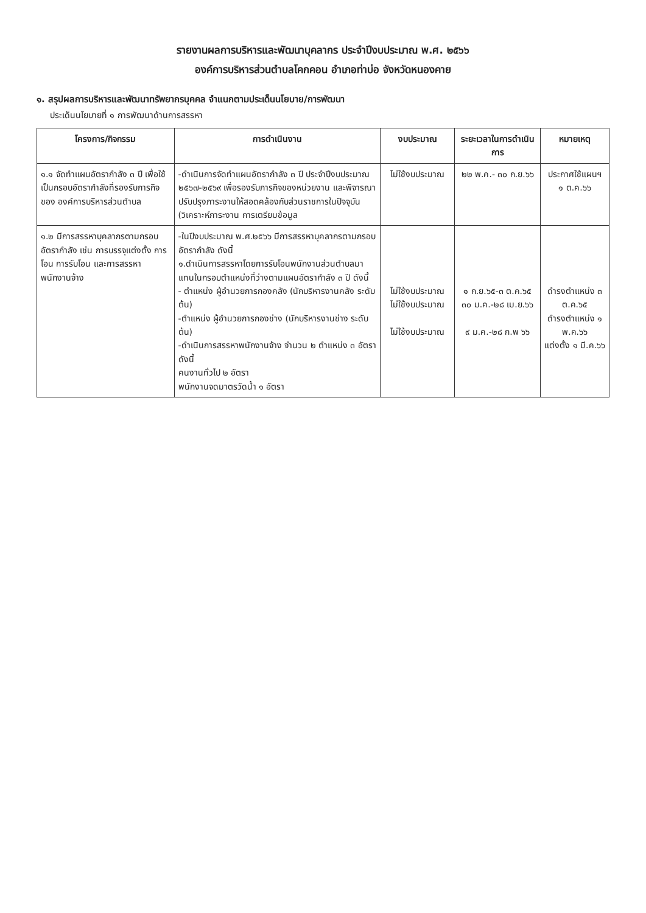รายงานผลการบริหารและพัฒนาบุคลากร ประจำปีงบประมาณ พ.ศ. ๒๕๖๖
องค์การบริหารส่วนตำบลโคกคอน อำเภอท่าบ่อ จังหวัดหนองคาย
๑. สรุปผลการบริหารและพัฒนาทรัพยากรบุคคล จำแนกตามประเด็นนโยบาย/การพัฒนา
ประเด็นนโยบายที่ ๑ การพัฒนาด้านการสรรหา
| โครงการ/กิจกรรม | การดำเนินงาน | งบประมาณ | ระยะเวลาในการดำเนินการ | หมายเหตุ |
| --- | --- | --- | --- | --- |
| ๑.๑ จัดทำแผนอัตรากำลัง ๓ ปี เพื่อใช้เป็นกรอบอัตรากำลังที่รองรับภารกิจของ องค์การบริหารส่วนตำบล | -ดำเนินการจัดทำแผนอัตรากำลัง ๓ ปี ประจำปีงบประมาณ ๒๕๖๗-๒๕๖๙ เพื่อรองรับภารกิจของหน่วยงาน และพิจารณาปรับปรุงภาระงานให้สอดคล้องกับส่วนราชการในปัจจุบัน (วิเคราะห์ภาระงาน การเตรียมข้อมูล | ไม่ใช้งบประมาณ | ๒๒ พ.ค.- ๓๐ ก.ย.๖๖ | ประกาศใช้แผนฯ ๑ ต.ค.๖๖ |
| ๑.๒ มีการสรรหาบุคลากรตามกรอบอัตรากำลัง เช่น การบรรจุแต่งตั้ง การโอน การรับโอน และการสรรหาพนักงานจ้าง | -ในปีงบประมาณ พ.ศ.๒๕๖๖ มีการสรรหาบุคลากรตามกรอบอัตรากำลัง ดังนี้ ๑.ดำเนินการสรรหาโดยการรับโอนพนักงานส่วนตำบลมาแทนในกรอบตำแหน่งที่ว่างตามแผนอัตรากำลัง ๓ ปี ดังนี้ - ตำแหน่ง ผู้อำนวยการกองคลัง (นักบริหารงานคลัง ระดับต้น) -ตำแหน่ง ผู้อำนวยการกองช่าง (นักบริหารงานช่าง ระดับต้น) -ดำเนินการสรรหาพนักงานจ้าง จำนวน ๒ ตำแหน่ง ๓ อัตรา ดังนี้ คนงานทั่วไป ๒ อัตรา พนักงานจดมาตรวัดน้ำ ๑ อัตรา | ไม่ใช้งบประมาณ ไม่ใช้งบประมาณ ไม่ใช้งบประมาณ | ๑ ก.ย.๖๕-๓ ต.ค.๖๕ ๓๐ ม.ค.-๒๘ เม.ย.๖๖ ๙ ม.ค.-๒๘ ก.พ ๖๖ | ดำรงตำแหน่ง ๓ ต.ค.๖๕ ดำรงตำแหน่ง ๑ พ.ค.๖๖ แต่งตั้ง ๑ มี.ค.๖๖ |